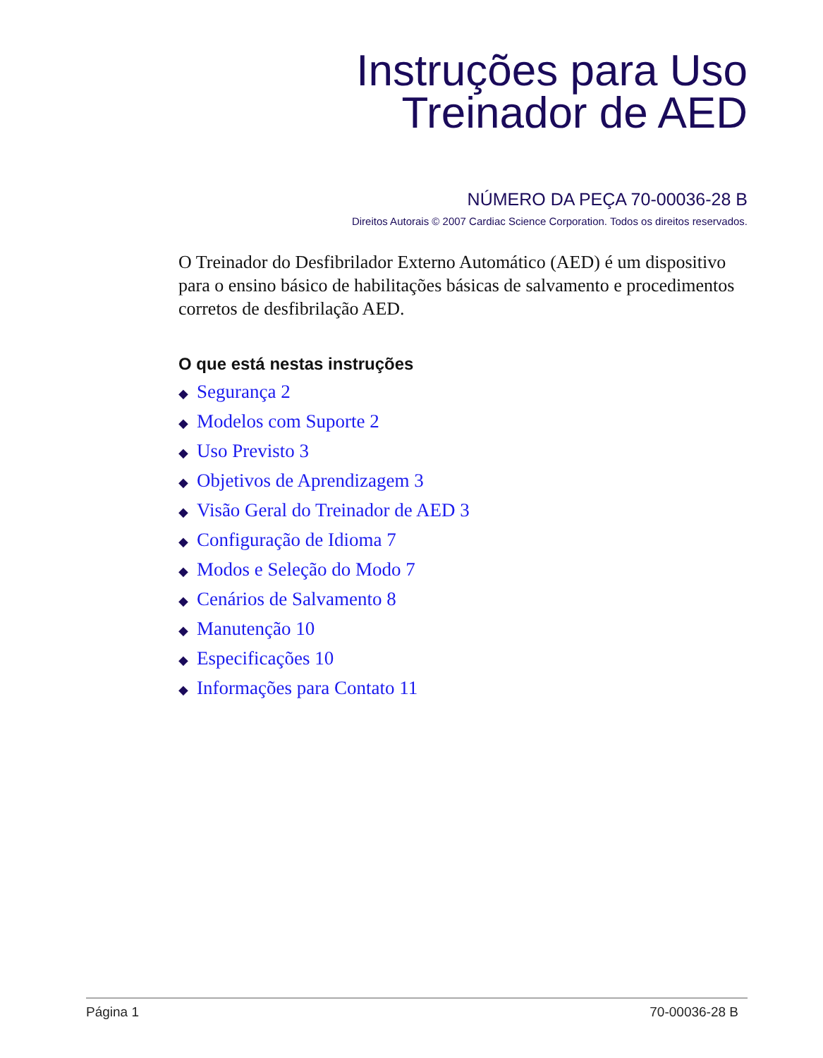Instruções para Uso
Treinador de AED
NÚMERO DA PEÇA 70-00036-28 B
Direitos Autorais © 2007 Cardiac Science Corporation. Todos os direitos reservados.
O Treinador do Desfibrilador Externo Automático (AED) é um dispositivo para o ensino básico de habilitações básicas de salvamento e procedimentos corretos de desfibrilação AED.
O que está nestas instruções
◆ Segurança 2
◆ Modelos com Suporte 2
◆ Uso Previsto 3
◆ Objetivos de Aprendizagem 3
◆ Visão Geral do Treinador de AED 3
◆ Configuração de Idioma 7
◆ Modos e Seleção do Modo 7
◆ Cenários de Salvamento 8
◆ Manutenção 10
◆ Especificações 10
◆ Informações para Contato 11
Página 1 70-00036-28 B